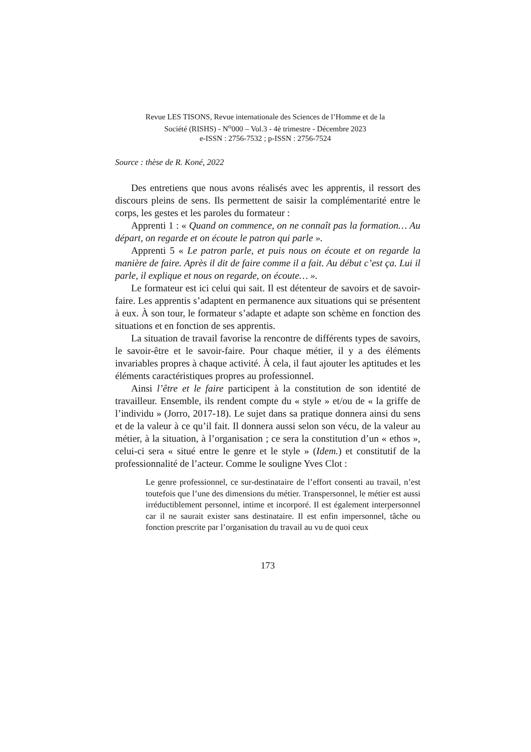Revue LES TISONS, Revue internationale des Sciences de l’Homme et de la
Société (RISHS) - N<sup>o</sup>000 – Vol.3 - 4è trimestre - Décembre 2023
e-ISSN : 2756-7532 ; p-ISSN : 2756-7524
Source : thèse de R. Koné, 2022
Des entretiens que nous avons réalisés avec les apprentis, il ressort des discours pleins de sens. Ils permettent de saisir la complémentarité entre le corps, les gestes et les paroles du formateur :
Apprenti 1 : « Quand on commence, on ne connaît pas la formation… Au départ, on regarde et on écoute le patron qui parle ».
Apprenti 5 « Le patron parle, et puis nous on écoute et on regarde la manière de faire. Après il dit de faire comme il a fait. Au début c’est ça. Lui il parle, il explique et nous on regarde, on écoute… ».
Le formateur est ici celui qui sait. Il est détenteur de savoirs et de savoir-faire. Les apprentis s’adaptent en permanence aux situations qui se présentent à eux. À son tour, le formateur s’adapte et adapte son schème en fonction des situations et en fonction de ses apprentis.
La situation de travail favorise la rencontre de différents types de savoirs, le savoir-être et le savoir-faire. Pour chaque métier, il y a des éléments invariables propres à chaque activité. À cela, il faut ajouter les aptitudes et les éléments caractéristiques propres au professionnel.
Ainsi l’être et le faire participent à la constitution de son identité de travailleur. Ensemble, ils rendent compte du « style » et/ou de « la griffe de l’individu » (Jorro, 2017-18). Le sujet dans sa pratique donnera ainsi du sens et de la valeur à ce qu’il fait. Il donnera aussi selon son vécu, de la valeur au métier, à la situation, à l’organisation ; ce sera la constitution d’un « ethos », celui-ci sera « situé entre le genre et le style » (Idem.) et constitutif de la professionnalité de l’acteur. Comme le souligne Yves Clot :
Le genre professionnel, ce sur-destinataire de l’effort consenti au travail, n’est toutefois que l’une des dimensions du métier. Transpersonnel, le métier est aussi irréductiblement personnel, intime et incorporé. Il est également interpersonnel car il ne saurait exister sans destinataire. Il est enfin impersonnel, tâche ou fonction prescrite par l’organisation du travail au vu de quoi ceux
173